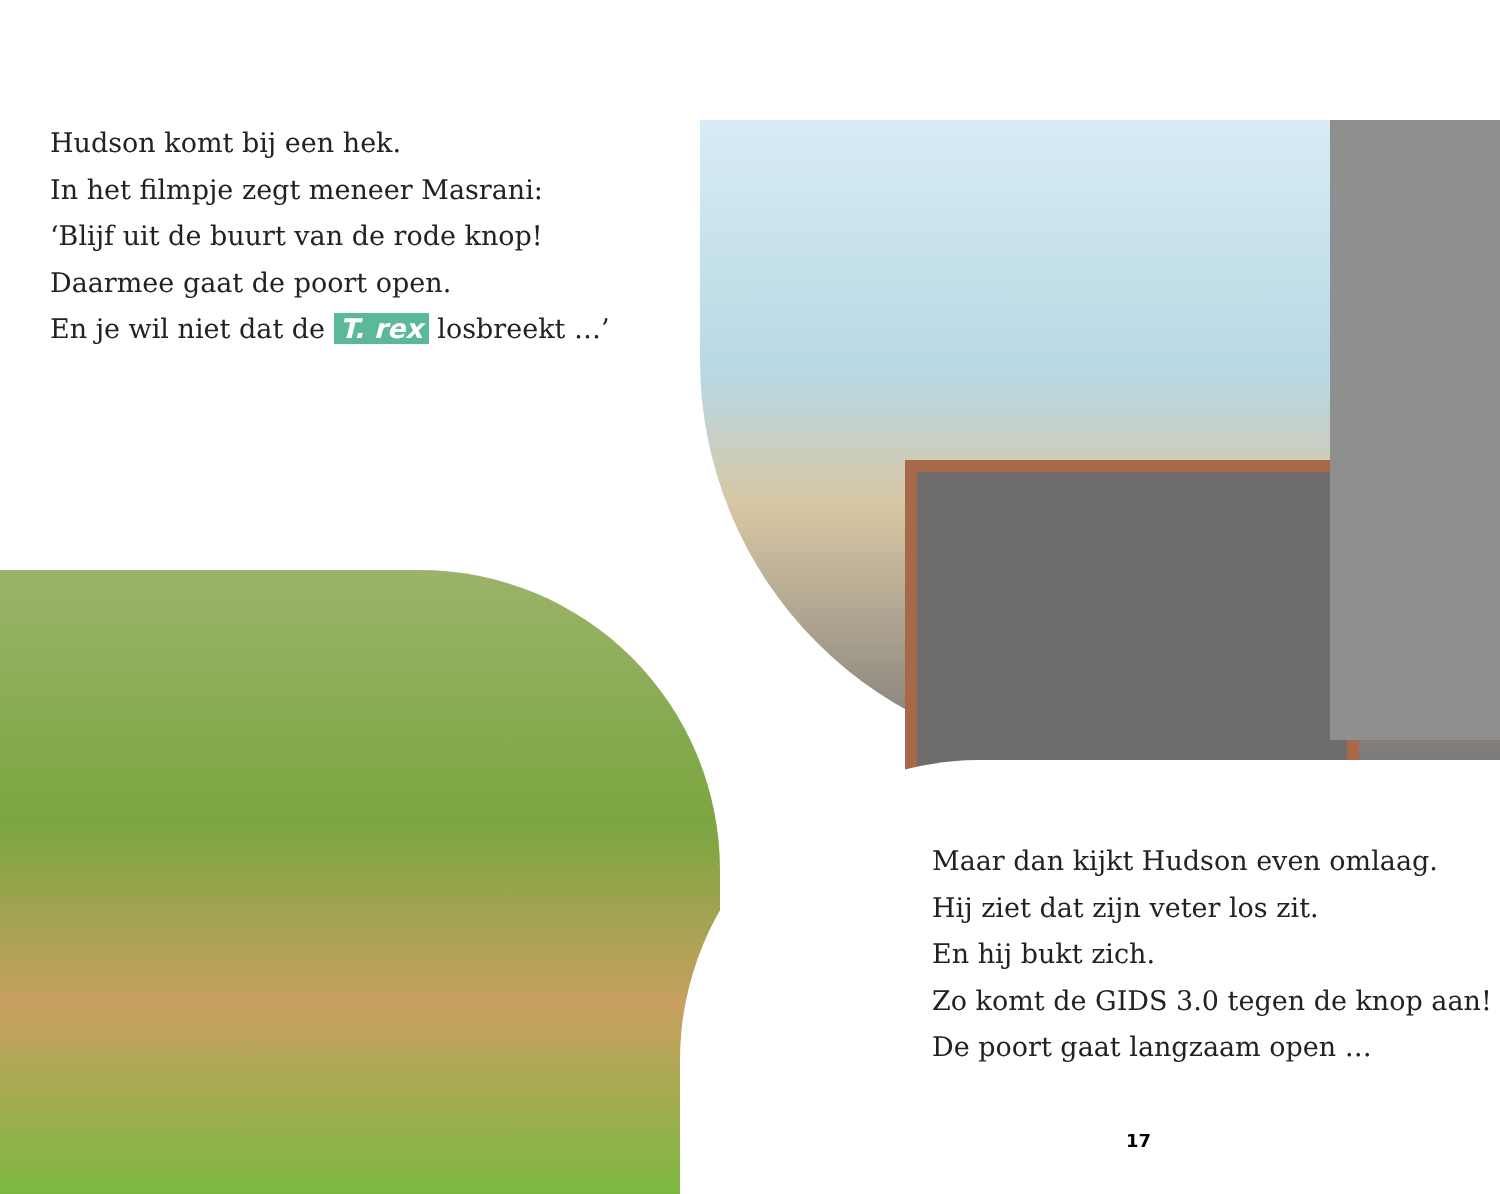Hudson komt bij een hek.
In het filmpje zegt meneer Masrani:
‘Blijf uit de buurt van de rode knop!
Daarmee gaat de poort open.
En je wil niet dat de T. rex losbreekt …’
Maar dan kijkt Hudson even omlaag.
Hij ziet dat zijn veter los zit.
En hij bukt zich.
Zo komt de GIDS 3.0 tegen de knop aan!
De poort gaat langzaam open …
17